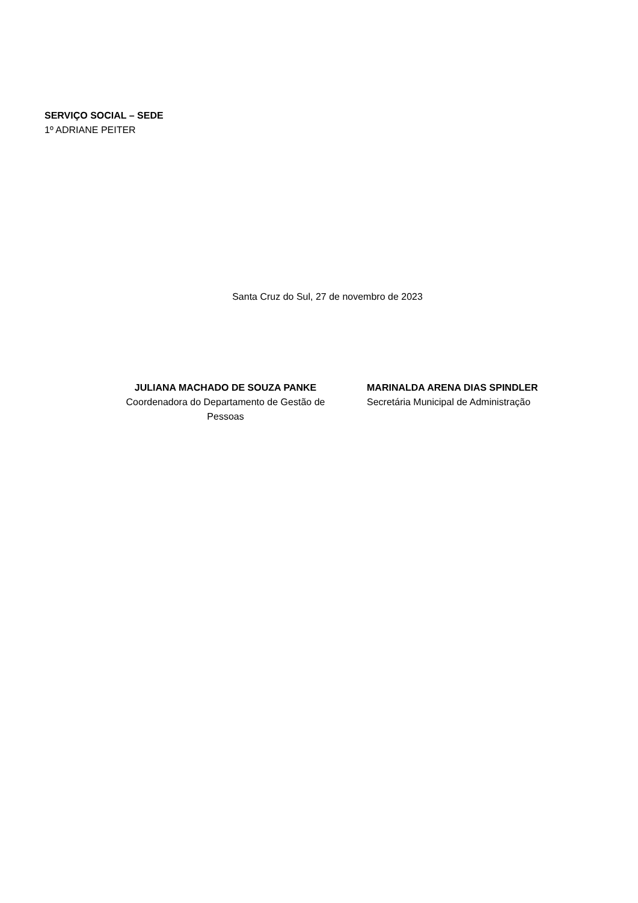SERVIÇO SOCIAL – SEDE
1º ADRIANE PEITER
Santa Cruz do Sul, 27 de novembro de 2023
JULIANA MACHADO DE SOUZA PANKE
Coordenadora do Departamento de Gestão de Pessoas
MARINALDA ARENA DIAS SPINDLER
Secretária Municipal de Administração